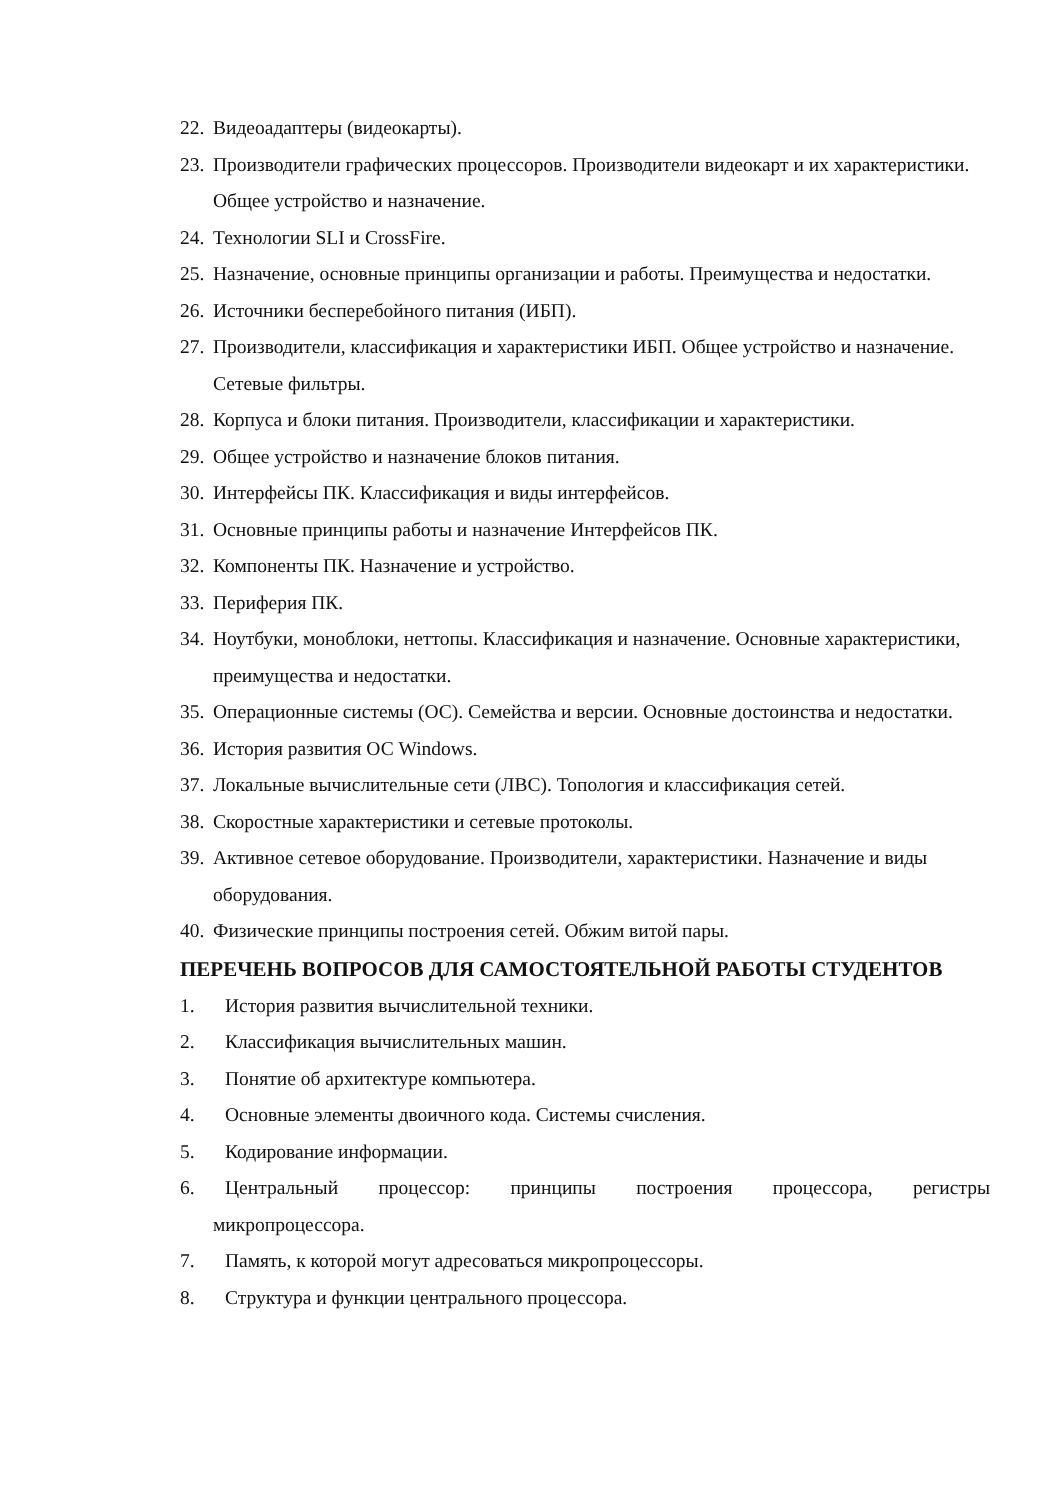22. Видеоадаптеры (видеокарты).
23. Производители графических процессоров. Производители видеокарт и их характеристики. Общее устройство и назначение.
24. Технологии SLI и CrossFire.
25. Назначение, основные принципы организации и работы. Преимущества и недостатки.
26. Источники бесперебойного питания (ИБП).
27. Производители, классификация и характеристики ИБП. Общее устройство и назначение. Сетевые фильтры.
28. Корпуса и блоки питания. Производители, классификации и характеристики.
29. Общее устройство и назначение блоков питания.
30. Интерфейсы ПК. Классификация и виды интерфейсов.
31. Основные принципы работы и назначение Интерфейсов ПК.
32. Компоненты ПК. Назначение и устройство.
33. Периферия ПК.
34. Ноутбуки, моноблоки, неттопы. Классификация и назначение. Основные характеристики, преимущества и недостатки.
35. Операционные системы (ОС). Семейства и версии. Основные достоинства и недостатки.
36. История развития ОС Windows.
37. Локальные вычислительные сети (ЛВС). Топология и классификация сетей.
38. Скоростные характеристики и сетевые протоколы.
39. Активное сетевое оборудование. Производители, характеристики. Назначение и виды оборудования.
40. Физические принципы построения сетей. Обжим витой пары.
ПЕРЕЧЕНЬ ВОПРОСОВ ДЛЯ САМОСТОЯТЕЛЬНОЙ РАБОТЫ СТУДЕНТОВ
1. История развития вычислительной техники.
2. Классификация вычислительных машин.
3. Понятие об архитектуре компьютера.
4. Основные элементы двоичного кода. Системы счисления.
5. Кодирование информации.
6. Центральный процессор: принципы построения процессора, регистры
микропроцессора.
7. Память, к которой могут адресоваться микропроцессоры.
8. Структура и функции центрального процессора.